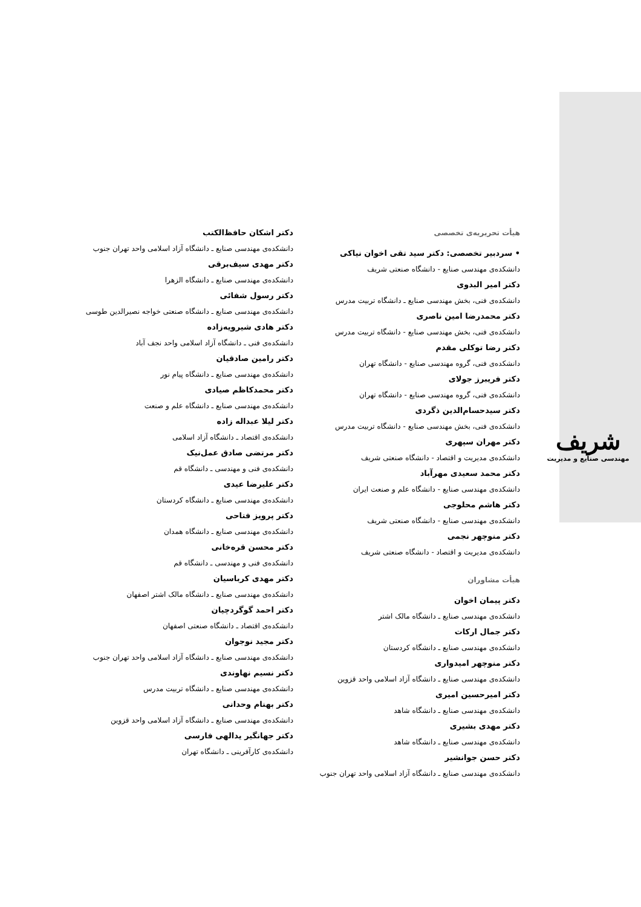شریف
مهندسی صنایع و مدیریت
هیأت تحریریه‌ی تخصصی
• سردبیر تخصصی: دکتر سید تقی اخوان نیاکی
دانشکده‌ی مهندسی صنایع - دانشگاه صنعتی شریف
دکتر امیر البدوی
دانشکده‌ی فنی، بخش مهندسی صنایع ـ دانشگاه تربیت مدرس
دکتر محمدرضا امین ناصری
دانشکده‌ی فنی، بخش مهندسی صنایع - دانشگاه تربیت مدرس
دکتر رضا توکلی مقدم
دانشکده‌ی فنی، گروه مهندسی صنایع - دانشگاه تهران
دکتر فریبرز جولای
دانشکده‌ی فنی، گروه مهندسی صنایع - دانشگاه تهران
دکتر سیدحسام‌الدین ذگردی
دانشکده‌ی فنی، بخش مهندسی صنایع - دانشگاه تربیت مدرس
دکتر مهران سپهری
دانشکده‌ی مدیریت و اقتصاد - دانشگاه صنعتی شریف
دکتر محمد سعیدی مهرآباد
دانشکده‌ی مهندسی صنایع - دانشگاه علم و صنعت ایران
دکتر هاشم محلوجی
دانشکده‌ی مهندسی صنایع - دانشگاه صنعتی شریف
دکتر منوچهر نجمی
دانشکده‌ی مدیریت و اقتصاد - دانشگاه صنعتی شریف
هیأت مشاوران
دکتر پیمان اخوان
دانشکده‌ی مهندسی صنایع ـ دانشگاه مالک اشتر
دکتر جمال ارکات
دانشکده‌ی مهندسی صنایع ـ دانشگاه کردستان
دکتر منوچهر امیدواری
دانشکده‌ی مهندسی صنایع ـ دانشگاه آزاد اسلامی واحد قزوین
دکتر امیرحسین امیری
دانشکده‌ی مهندسی صنایع ـ دانشگاه شاهد
دکتر مهدی بشیری
دانشکده‌ی مهندسی صنایع ـ دانشگاه شاهد
دکتر حسن جوانشیر
دانشکده‌ی مهندسی صنایع ـ دانشگاه آزاد اسلامی واحد تهران جنوب
دکتر اشکان حافظ‌الکتب
دانشکده‌ی مهندسی صنایع ـ دانشگاه آزاد اسلامی واحد تهران جنوب
دکتر مهدی سیف‌برقی
دانشکده‌ی مهندسی صنایع ـ دانشگاه الزهرا
دکتر رسول شفائی
دانشکده‌ی مهندسی صنایع ـ دانشگاه صنعتی خواجه نصیرالدین طوسی
دکتر هادی شیرویه‌زاده
دانشکده‌ی فنی ـ دانشگاه آزاد اسلامی واحد نجف آباد
دکتر رامین صادقیان
دانشکده‌ی مهندسی صنایع ـ دانشگاه پیام نور
دکتر محمدکاظم صیادی
دانشکده‌ی مهندسی صنایع ـ دانشگاه علم و صنعت
دکتر لیلا عبداله زاده
دانشکده‌ی اقتصاد ـ دانشگاه آزاد اسلامی
دکتر مرتضی صادق عمل‌نیک
دانشکده‌ی فنی و مهندسی ـ دانشگاه قم
دکتر علیرضا عیدی
دانشکده‌ی مهندسی صنایع ـ دانشگاه کردستان
دکتر پرویز فتاحی
دانشکده‌ی مهندسی صنایع ـ دانشگاه همدان
دکتر محسن قره‌خانی
دانشکده‌ی فنی و مهندسی ـ دانشگاه قم
دکتر مهدی کرباسیان
دانشکده‌ی مهندسی صنایع ـ دانشگاه مالک اشتر اصفهان
دکتر احمد گوگردچیان
دانشکده‌ی اقتصاد ـ دانشگاه صنعتی اصفهان
دکتر مجید نوجوان
دانشکده‌ی مهندسی صنایع ـ دانشگاه آزاد اسلامی واحد تهران جنوب
دکتر نسیم نهاوندی
دانشکده‌ی مهندسی صنایع ـ دانشگاه تربیت مدرس
دکتر بهنام وحدانی
دانشکده‌ی مهندسی صنایع ـ دانشگاه آزاد اسلامی واحد قزوین
دکتر جهانگیر یدالهی فارسی
دانشکده‌ی کارآفرینی ـ دانشگاه تهران